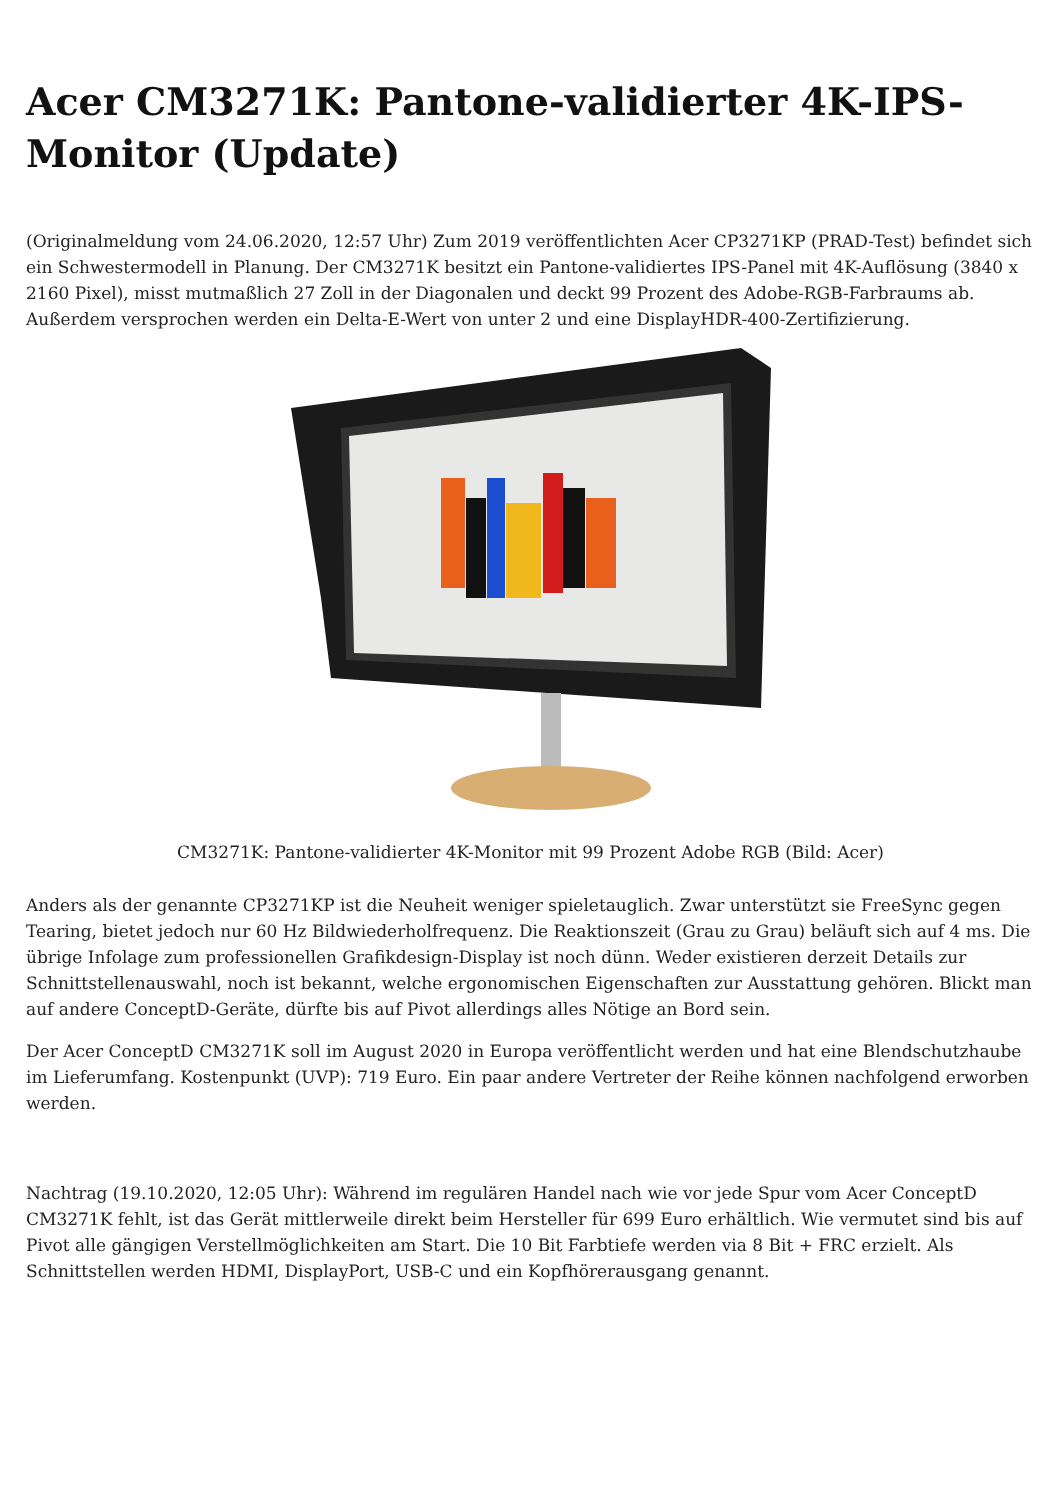Acer CM3271K: Pantone-validierter 4K-IPS-Monitor (Update)
(Originalmeldung vom 24.06.2020, 12:57 Uhr) Zum 2019 veröffentlichten Acer CP3271KP (PRAD-Test) befindet sich ein Schwestermodell in Planung. Der CM3271K besitzt ein Pantone-validiertes IPS-Panel mit 4K-Auflösung (3840 x 2160 Pixel), misst mutmaßlich 27 Zoll in der Diagonalen und deckt 99 Prozent des Adobe-RGB-Farbraums ab. Außerdem versprochen werden ein Delta-E-Wert von unter 2 und eine DisplayHDR-400-Zertifizierung.
CM3271K: Pantone-validierter 4K-Monitor mit 99 Prozent Adobe RGB (Bild: Acer)
Anders als der genannte CP3271KP ist die Neuheit weniger spieletauglich. Zwar unterstützt sie FreeSync gegen Tearing, bietet jedoch nur 60 Hz Bildwiederholfrequenz. Die Reaktionszeit (Grau zu Grau) beläuft sich auf 4 ms. Die übrige Infolage zum professionellen Grafikdesign-Display ist noch dünn. Weder existieren derzeit Details zur Schnittstellenauswahl, noch ist bekannt, welche ergonomischen Eigenschaften zur Ausstattung gehören. Blickt man auf andere ConceptD-Geräte, dürfte bis auf Pivot allerdings alles Nötige an Bord sein.
Der Acer ConceptD CM3271K soll im August 2020 in Europa veröffentlicht werden und hat eine Blendschutzhaube im Lieferumfang. Kostenpunkt (UVP): 719 Euro. Ein paar andere Vertreter der Reihe können nachfolgend erworben werden.
Nachtrag (19.10.2020, 12:05 Uhr): Während im regulären Handel nach wie vor jede Spur vom Acer ConceptD CM3271K fehlt, ist das Gerät mittlerweile direkt beim Hersteller für 699 Euro erhältlich. Wie vermutet sind bis auf Pivot alle gängigen Verstellmöglichkeiten am Start. Die 10 Bit Farbtiefe werden via 8 Bit + FRC erzielt. Als Schnittstellen werden HDMI, DisplayPort, USB-C und ein Kopfhörerausgang genannt.